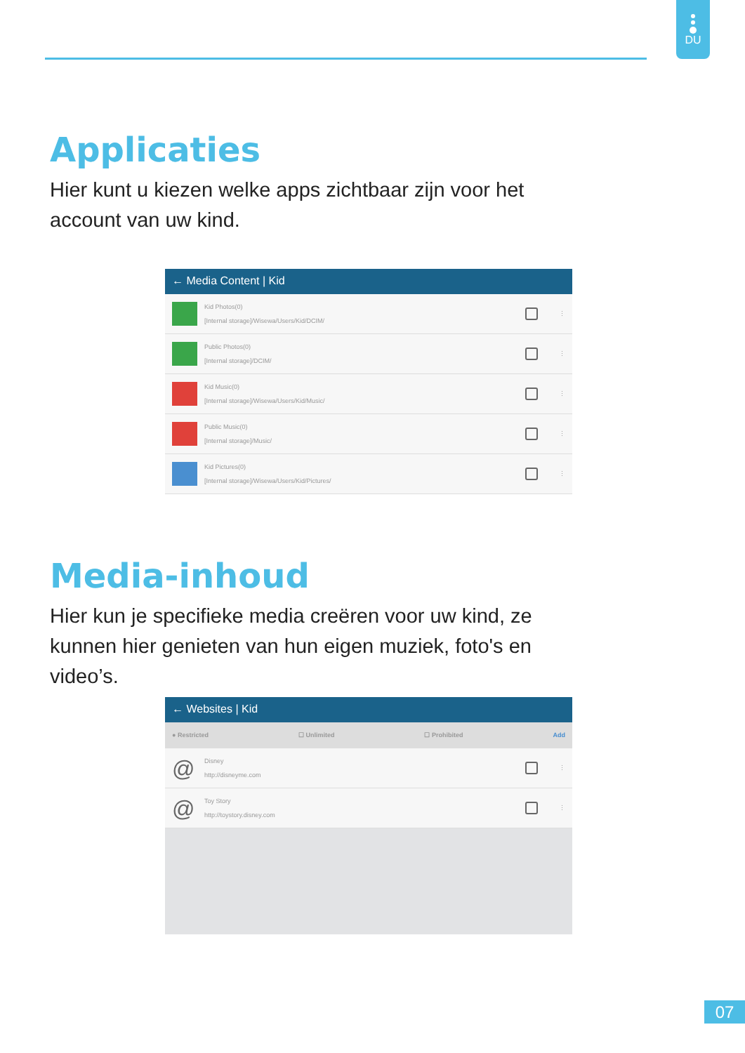DU
Applicaties
Hier kunt u kiezen welke apps zichtbaar zijn voor het account van uw kind.
← Media Content | Kid
Kid Photos(0)
[Internal storage]/Wisewa/Users/Kid/DCIM/
⋮
Public Photos(0)
[Internal storage]/DCIM/
⋮
Kid Music(0)
[Internal storage]/Wisewa/Users/Kid/Music/
⋮
Public Music(0)
[Internal storage]/Music/
⋮
Kid Pictures(0)
[Internal storage]/Wisewa/Users/Kid/Pictures/
⋮
Media-inhoud
Hier kun je specifieke media creëren voor uw kind, ze kunnen hier genieten van hun eigen muziek, foto's en video’s.
← Websites | Kid
● Restricted ☐ Unlimited ☐ Prohibited Add
@
Disney
http://disneyme.com
⋮
@
Toy Story
http://toystory.disney.com
⋮
07